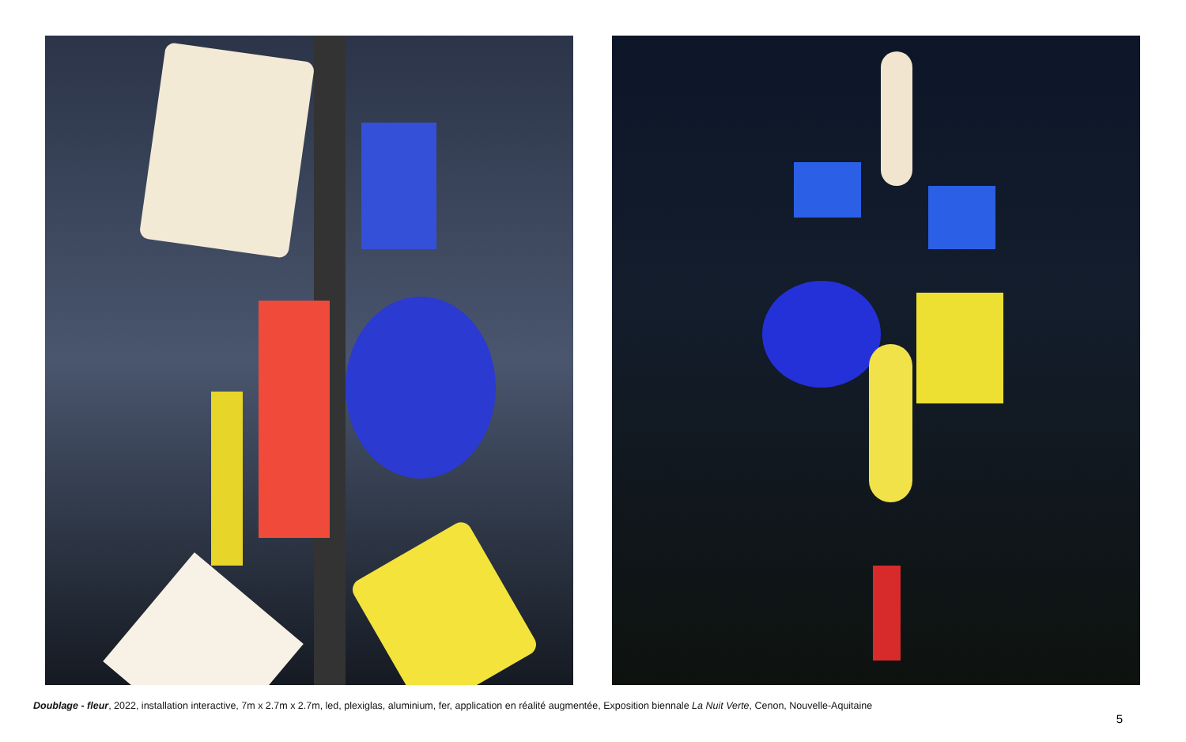Doublage - fleur, 2022, installation interactive, 7m x 2.7m x 2.7m, led, plexiglas, aluminium, fer, application en réalité augmentée, Exposition biennale La Nuit Verte, Cenon, Nouvelle-Aquitaine
5